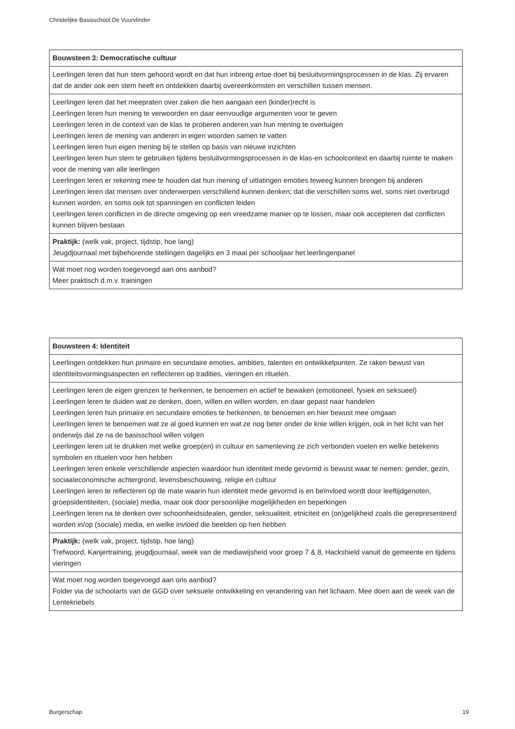Christelijke Basisschool De Vuurvlinder
| Bouwsteen 3: Democratische cultuur |
| --- |
| Leerlingen leren dat hun stem gehoord wordt en dat hun inbreng ertoe doet bij besluitvormingsprocessen in de klas. Zij ervaren dat de ander ook een stem heeft en ontdekken daarbij overeenkomsten en verschillen tussen mensen. |
| Leerlingen leren dat het meepraten over zaken die hen aangaan een (kinder)recht is Leerlingen leren hun mening te verwoorden en daar eenvoudige argumenten voor te geven Leerlingen leren in de context van de klas te proberen anderen van hun mening te overtuigen Leerlingen leren de mening van anderen in eigen woorden samen te vatten Leerlingen leren hun eigen mening bij te stellen op basis van nieuwe inzichten Leerlingen leren hun stem te gebruiken tijdens besluitvormingsprocessen in de klas-en schoolcontext en daarbij ruimte te maken voor de mening van alle leerlingen Leerlingen leren er rekening mee te houden dat hun mening of uitlatingen emoties teweeg kunnen brengen bij anderen Leerlingen leren dat mensen over onderwerpen verschillend kunnen denken; dat die verschillen soms wel, soms niet overbrugd kunnen worden, en soms ook tot spanningen en conflicten leiden Leerlingen leren conflicten in de directe omgeving op een vreedzame manier op te lossen, maar ook accepteren dat conflicten kunnen blijven bestaan |
| Praktijk: (welk vak, project, tijdstip, hoe lang) Jeugdjournaal met bijbehorende stellingen dagelijks en 3 maal per schooljaar het leerlingenpanel |
| Wat moet nog worden toegevoegd aan ons aanbod? Meer praktisch d.m.v. trainingen |
| Bouwsteen 4: Identiteit |
| --- |
| Leerlingen ontdekken hun primaire en secundaire emoties, ambities, talenten en ontwikkelpunten. Ze raken bewust van identiteitsvormingsaspecten en reflecteren op tradities, vieringen en rituelen. |
| Leerlingen leren de eigen grenzen te herkennen, te benoemen en actief te bewaken (emotioneel, fysiek en seksueel) Leerlingen leren te duiden wat ze denken, doen, willen en willen worden, en daar gepast naar handelen Leerlingen leren hun primaire en secundaire emoties te herkennen, te benoemen en hier bewust mee omgaan Leerlingen leren te benoemen wat ze al goed kunnen en wat ze nog beter onder de knie willen krijgen, ook in het licht van het onderwijs dat ze na de basisschool willen volgen Leerlingen leren uit te drukken met welke groep(en) in cultuur en samenleving ze zich verbonden voelen en welke betekenis symbolen en rituelen voor hen hebben Leerlingen leren enkele verschillende aspecten waardoor hun identiteit mede gevormd is bewust waar te nemen: gender, gezin, sociaaleconomische achtergrond, levensbeschouwing, religie en cultuur Leerlingen leren te reflecteren op de mate waarin hun identiteit mede gevormd is en beïnvloed wordt door leeftijdgenoten, groepsidentiteiten, (sociale) media, maar ook door persoonlijke mogelijkheden en beperkingen Leerlingen leren na te denken over schoonheidsidealen, gender, seksualiteit, etniciteit en (on)gelijkheid zoals die gerepresenteerd worden in/op (sociale) media, en welke invloed die beelden op hen hebben |
| Praktijk: (welk vak, project, tijdstip, hoe lang) Trefwoord, Kanjertraining, jeugdjournaal, week van de mediawijsheid voor groep 7 & 8, Hackshield vanuit de gemeente en tijdens vieringen |
| Wat moet nog worden toegevoegd aan ons aanbod? Folder via de schoolarts van de GGD over seksuele ontwikkeling en verandering van het lichaam. Mee doen aan de week van de Lentekriebels |
Burgerschap 19